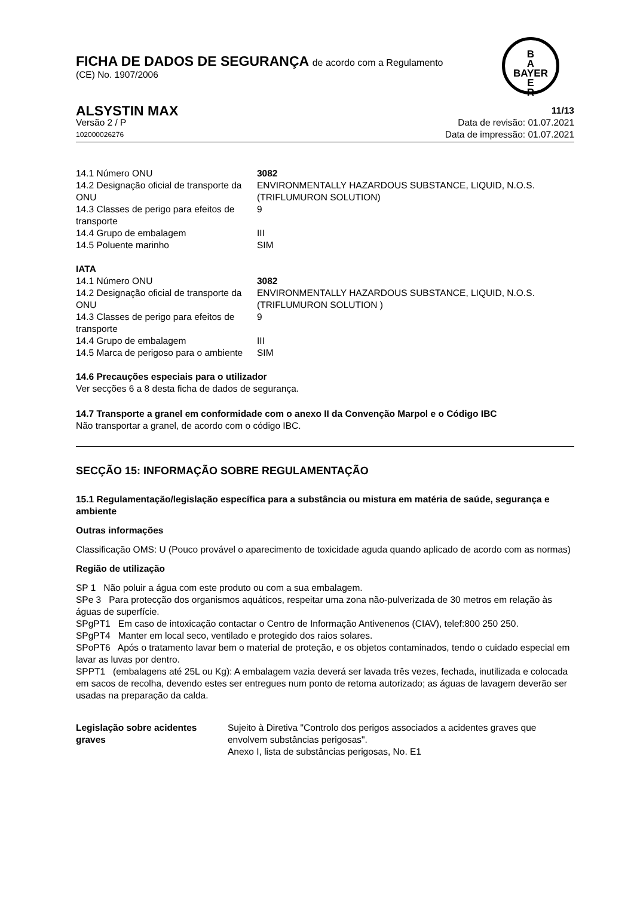B
A
BAYER
E
R
FICHA DE DADOS DE SEGURANÇA de acordo com a Regulamento
(CE) No. 1907/2006
ALSYSTIN MAX
11/13
Versão 2 / P Data de revisão: 01.07.2021
102000026276
Data de impressão: 01.07.2021
| 14.1 Número ONU | 3082 |
| 14.2 Designação oficial de transporte da ONU | ENVIRONMENTALLY HAZARDOUS SUBSTANCE, LIQUID, N.O.S. (TRIFLUMURON SOLUTION) |
| 14.3 Classes de perigo para efeitos de transporte | 9 |
| 14.4 Grupo de embalagem | III |
| 14.5 Poluente marinho | SIM |
IATA
| 14.1 Número ONU | 3082 |
| 14.2 Designação oficial de transporte da ONU | ENVIRONMENTALLY HAZARDOUS SUBSTANCE, LIQUID, N.O.S. (TRIFLUMURON SOLUTION ) |
| 14.3 Classes de perigo para efeitos de transporte | 9 |
| 14.4 Grupo de embalagem | III |
| 14.5 Marca de perigoso para o ambiente | SIM |
14.6 Precauções especiais para o utilizador
Ver secções 6 a 8 desta ficha de dados de segurança.
14.7 Transporte a granel em conformidade com o anexo II da Convenção Marpol e o Código IBC
Não transportar a granel, de acordo com o código IBC.
SECÇÃO 15: INFORMAÇÃO SOBRE REGULAMENTAÇÃO
15.1 Regulamentação/legislação específica para a substância ou mistura em matéria de saúde, segurança e ambiente
Outras informações
Classificação OMS: U (Pouco provável o aparecimento de toxicidade aguda quando aplicado de acordo com as normas)
Região de utilização
SP 1 Não poluir a água com este produto ou com a sua embalagem.
SPe 3 Para protecção dos organismos aquáticos, respeitar uma zona não-pulverizada de 30 metros em relação às águas de superfície.
SPgPT1 Em caso de intoxicação contactar o Centro de Informação Antivenenos (CIAV), telef:800 250 250.
SPgPT4 Manter em local seco, ventilado e protegido dos raios solares.
SPoPT6 Após o tratamento lavar bem o material de proteção, e os objetos contaminados, tendo o cuidado especial em lavar as luvas por dentro.
SPPT1 (embalagens até 25L ou Kg): A embalagem vazia deverá ser lavada três vezes, fechada, inutilizada e colocada em sacos de recolha, devendo estes ser entregues num ponto de retoma autorizado; as águas de lavagem deverão ser usadas na preparação da calda.
| Legislação sobre acidentes graves | Sujeito à Diretiva "Controlo dos perigos associados a acidentes graves que envolvem substâncias perigosas". Anexo I, lista de substâncias perigosas, No. E1 |